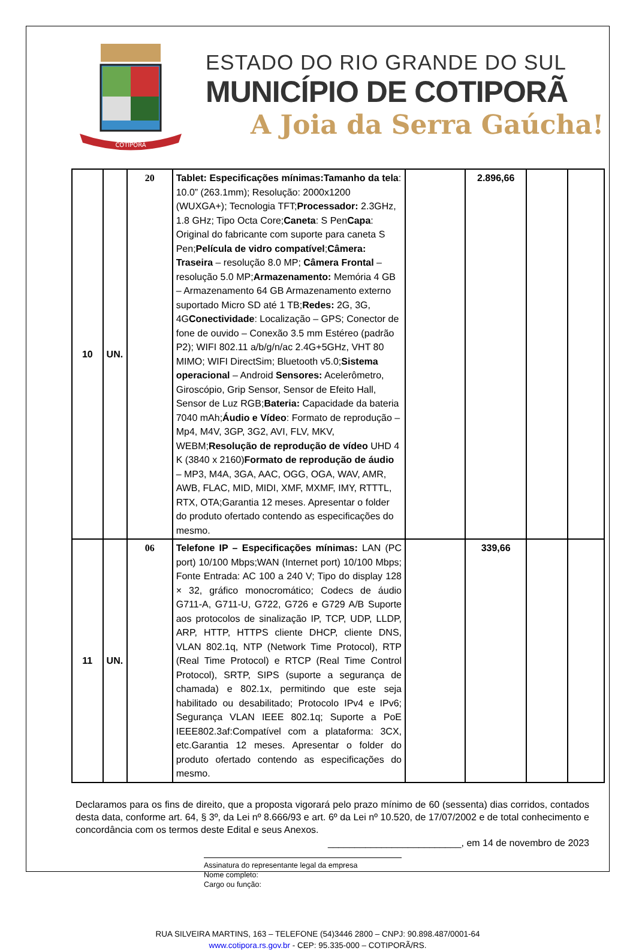COTIPORÃ
ESTADO DO RIO GRANDE DO SUL
MUNICÍPIO DE COTIPORÃ
A Joia da Serra Gaúcha!
| 10 | UN. | 20 | Tablet: Especificações mínimas:Tamanho da tela : 10.0” (263.1mm); Resolução: 2000x1200 (WUXGA+); Tecnologia TFT; Processador: 2.3GHz, 1.8 GHz; Tipo Octa Core; Caneta : S Pen Capa : Original do fabricante com suporte para caneta S Pen; Película de vidro compatível ; Câmera: Traseira – resolução 8.0 MP; Câmera Frontal – resolução 5.0 MP; Armazenamento: Memória 4 GB – Armazenamento 64 GB Armazenamento externo suportado Micro SD até 1 TB; Redes: 2G, 3G, 4G Conectividade : Localização – GPS; Conector de fone de ouvido – Conexão 3.5 mm Estéreo (padrão P2); WIFI 802.11 a/b/g/n/ac 2.4G+5GHz, VHT 80 MIMO; WIFI DirectSim; Bluetooth v5.0; Sistema operacional – Android Sensores: Acelerômetro, Giroscópio, Grip Sensor, Sensor de Efeito Hall, Sensor de Luz RGB; Bateria: Capacidade da bateria 7040 mAh; Áudio e Vídeo : Formato de reprodução – Mp4, M4V, 3GP, 3G2, AVI, FLV, MKV, WEBM; Resolução de reprodução de vídeo UHD 4 K (3840 x 2160) Formato de reprodução de áudio – MP3, M4A, 3GA, AAC, OGG, OGA, WAV, AMR, AWB, FLAC, MID, MIDI, XMF, MXMF, IMY, RTTTL, RTX, OTA;Garantia 12 meses. Apresentar o folder do produto ofertado contendo as especificações do mesmo. | | 2.896,66 | | |
| 11 | UN. | 06 | Telefone IP – Especificações mínimas: LAN (PC port) 10/100 Mbps;WAN (Internet port) 10/100 Mbps; Fonte Entrada: AC 100 a 240 V; Tipo do display 128 × 32, gráfico monocromático; Codecs de áudio G711-A, G711-U, G722, G726 e G729 A/B Suporte aos protocolos de sinalização IP, TCP, UDP, LLDP, ARP, HTTP, HTTPS cliente DHCP, cliente DNS, VLAN 802.1q, NTP (Network Time Protocol), RTP (Real Time Protocol) e RTCP (Real Time Control Protocol), SRTP, SIPS (suporte a segurança de chamada) e 802.1x, permitindo que este seja habilitado ou desabilitado; Protocolo IPv4 e IPv6; Segurança VLAN IEEE 802.1q; Suporte a PoE IEEE802.3af:Compatível com a plataforma: 3CX, etc.Garantia 12 meses. Apresentar o folder do produto ofertado contendo as especificações do mesmo. | | 339,66 | | |
Declaramos para os fins de direito, que a proposta vigorará pelo prazo mínimo de 60 (sessenta) dias corridos, contados desta data, conforme art. 64, § 3º, da Lei nº 8.666/93 e art. 6º da Lei nº 10.520, de 17/07/2002 e de total conhecimento e concordância com os termos deste Edital e seus Anexos.
_________________________, em 14 de novembro de 2023
Assinatura do representante legal da empresa
Nome completo:
Cargo ou função:
RUA SILVEIRA MARTINS, 163 – TELEFONE (54)3446 2800 – CNPJ: 90.898.487/0001-64
www.cotipora.rs.gov.br - CEP: 95.335-000 – COTIPORÃ/RS.